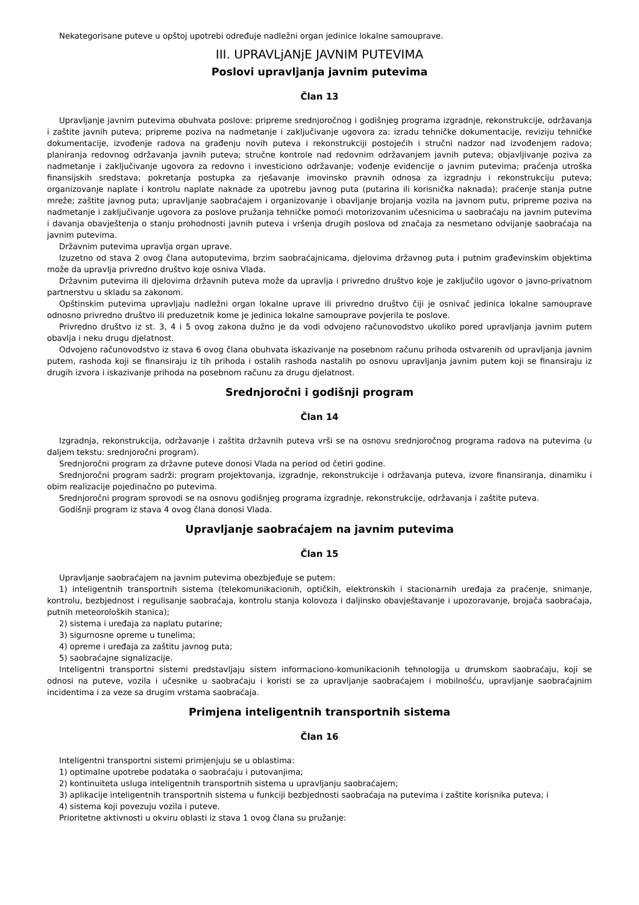Nekategorisane puteve u opštoj upotrebi određuje nadležni organ jedinice lokalne samouprave.
III. UPRAVLjANjE JAVNIM PUTEVIMA
Poslovi upravljanja javnim putevima
Član 13
Upravljanje javnim putevima obuhvata poslove: pripreme srednjoročnog i godišnjeg programa izgradnje, rekonstrukcije, održavanja i zaštite javnih puteva; pripreme poziva na nadmetanje i zaključivanje ugovora za: izradu tehničke dokumentacije, reviziju tehničke dokumentacije, izvođenje radova na građenju novih puteva i rekonstrukciji postojećih i stručni nadzor nad izvođenjem radova; planiranja redovnog održavanja javnih puteva; stručne kontrole nad redovnim održavanjem javnih puteva; objavljivanje poziva za nadmetanje i zaključivanje ugovora za redovno i investiciono održavanje; vođenje evidencije o javnim putevima; praćenja utroška finansijskih sredstava; pokretanja postupka za rješavanje imovinsko pravnih odnosa za izgradnju i rekonstrukciju puteva; organizovanje naplate i kontrolu naplate naknade za upotrebu javnog puta (putarina ili korisnička naknada); praćenje stanja putne mreže; zaštite javnog puta; upravljanje saobraćajem i organizovanje i obavljanje brojanja vozila na javnom putu, pripreme poziva na nadmetanje i zaključivanje ugovora za poslove pružanja tehničke pomoći motorizovanim učesnicima u saobraćaju na javnim putevima i davanja obavještenja o stanju prohodnosti javnih puteva i vršenja drugih poslova od značaja za nesmetano odvijanje saobraćaja na javnim putevima.
Državnim putevima upravlja organ uprave.
Izuzetno od stava 2 ovog člana autoputevima, brzim saobraćajnicama, djelovima državnog puta i putnim građevinskim objektima može da upravlja privredno društvo koje osniva Vlada.
Državnim putevima ili djelovima državnih puteva može da upravlja i privredno društvo koje je zaključilo ugovor o javno-privatnom partnerstvu u skladu sa zakonom.
Opštinskim putevima upravljaju nadležni organ lokalne uprave ili privredno društvo čiji je osnivač jedinica lokalne samouprave odnosno privredno društvo ili preduzetnik kome je jedinica lokalne samouprave povjerila te poslove.
Privredno društvo iz st. 3, 4 i 5 ovog zakona dužno je da vodi odvojeno računovodstvo ukoliko pored upravljanja javnim putem obavlja i neku drugu djelatnost.
Odvojeno računovodstvo iz stava 6 ovog člana obuhvata iskazivanje na posebnom računu prihoda ostvarenih od upravljanja javnim putem, rashoda koji se finansiraju iz tih prihoda i ostalih rashoda nastalih po osnovu upravljanja javnim putem koji se finansiraju iz drugih izvora i iskazivanje prihoda na posebnom računu za drugu djelatnost.
Srednjoročni i godišnji program
Član 14
Izgradnja, rekonstrukcija, održavanje i zaštita državnih puteva vrši se na osnovu srednjoročnog programa radova na putevima (u daljem tekstu: srednjoročni program).
Srednjoročni program za državne puteve donosi Vlada na period od četiri godine.
Srednjoročni program sadrži: program projektovanja, izgradnje, rekonstrukcije i održavanja puteva, izvore finansiranja, dinamiku i obim realizacije pojedinačno po putevima.
Srednjoročni program sprovodi se na osnovu godišnjeg programa izgradnje, rekonstrukcije, održavanja i zaštite puteva.
Godišnji program iz stava 4 ovog člana donosi Vlada.
Upravljanje saobraćajem na javnim putevima
Član 15
Upravljanje saobraćajem na javnim putevima obezbjeđuje se putem:
1) inteligentnih transportnih sistema (telekomunikacionih, optičkih, elektronskih i stacionarnih uređaja za praćenje, snimanje, kontrolu, bezbjednost i regulisanje saobraćaja, kontrolu stanja kolovoza i daljinsko obavještavanje i upozoravanje, brojača saobraćaja, putnih meteoroloških stanica);
2) sistema i uređaja za naplatu putarine;
3) sigurnosne opreme u tunelima;
4) opreme i uređaja za zaštitu javnog puta;
5) saobraćajne signalizacije.
Inteligentni transportni sistemi predstavljaju sistem informaciono-komunikacionih tehnologija u drumskom saobraćaju, koji se odnosi na puteve, vozila i učesnike u saobraćaju i koristi se za upravljanje saobraćajem i mobilnošću, upravljanje saobraćajnim incidentima i za veze sa drugim vrstama saobraćaja.
Primjena inteligentnih transportnih sistema
Član 16
Inteligentni transportni sistemi primjenjuju se u oblastima:
1) optimalne upotrebe podataka o saobraćaju i putovanjima;
2) kontinuiteta usluga inteligentnih transportnih sistema u upravljanju saobraćajem;
3) aplikacije inteligentnih transportnih sistema u funkciji bezbjednosti saobraćaja na putevima i zaštite korisnika puteva; i
4) sistema koji povezuju vozila i puteve.
Prioritetne aktivnosti u okviru oblasti iz stava 1 ovog člana su pružanje: